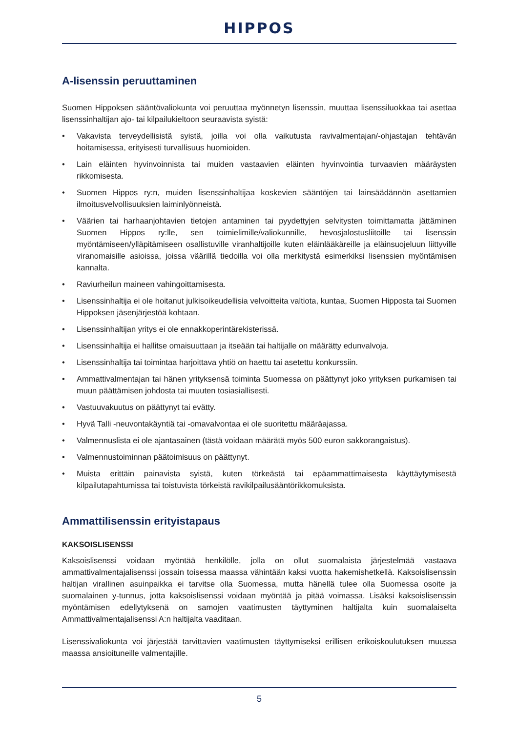HIPPOS
A-lisenssin peruuttaminen
Suomen Hippoksen sääntövaliokunta voi peruuttaa myönnetyn lisenssin, muuttaa lisenssiluokkaa tai asettaa lisenssinhaltijan ajo- tai kilpailukieltoon seuraavista syistä:
• Vakavista terveydellisistä syistä, joilla voi olla vaikutusta ravivalmentajan/-ohjastajan tehtävän hoitamisessa, erityisesti turvallisuus huomioiden.
• Lain eläinten hyvinvoinnista tai muiden vastaavien eläinten hyvinvointia turvaavien määräysten rikkomisesta.
• Suomen Hippos ry:n, muiden lisenssinhaltijaa koskevien sääntöjen tai lainsäädännön asettamien ilmoitusvelvollisuuksien laiminlyönneistä.
• Väärien tai harhaanjohtavien tietojen antaminen tai pyydettyjen selvitysten toimittamatta jättäminen Suomen Hippos ry:lle, sen toimielimille/valiokunnille, hevosjalostusliitoille tai lisenssin myöntämiseen/ylläpitämiseen osallistuville viranhaltijoille kuten eläinlääkäreille ja eläinsuojeluun liittyville viranomaisille asioissa, joissa väärillä tiedoilla voi olla merkitystä esimerkiksi lisenssien myöntämisen kannalta.
• Raviurheilun maineen vahingoittamisesta.
• Lisenssinhaltija ei ole hoitanut julkisoikeudellisia velvoitteita valtiota, kuntaa, Suomen Hipposta tai Suomen Hippoksen jäsenjärjestöä kohtaan.
• Lisenssinhaltijan yritys ei ole ennakkoperintärekisterissä.
• Lisenssinhaltija ei hallitse omaisuuttaan ja itseään tai haltijalle on määrätty edunvalvoja.
• Lisenssinhaltija tai toimintaa harjoittava yhtiö on haettu tai asetettu konkurssiin.
• Ammattivalmentajan tai hänen yrityksensä toiminta Suomessa on päättynyt joko yrityksen purkamisen tai muun päättämisen johdosta tai muuten tosiasiallisesti.
• Vastuuvakuutus on päättynyt tai evätty.
• Hyvä Talli -neuvontakäyntiä tai -omavalvontaa ei ole suoritettu määräajassa.
• Valmennuslista ei ole ajantasainen (tästä voidaan määrätä myös 500 euron sakkorangaistus).
• Valmennustoiminnan päätoimisuus on päättynyt.
• Muista erittäin painavista syistä, kuten törkeästä tai epäammattimaisesta käyttäytymisestä kilpailutapahtumissa tai toistuvista törkeistä ravikilpailusääntörikkomuksista.
Ammattilisenssin erityistapaus
KAKSOISLISENSSI
Kaksoislisenssi voidaan myöntää henkilölle, jolla on ollut suomalaista järjestelmää vastaava ammattivalmentajalisenssi jossain toisessa maassa vähintään kaksi vuotta hakemishetkellä. Kaksoislisenssin haltijan virallinen asuinpaikka ei tarvitse olla Suomessa, mutta hänellä tulee olla Suomessa osoite ja suomalainen y-tunnus, jotta kaksoislisenssi voidaan myöntää ja pitää voimassa. Lisäksi kaksoislisenssin myöntämisen edellytyksenä on samojen vaatimusten täyttyminen haltijalta kuin suomalaiselta Ammattivalmentajalisenssi A:n haltijalta vaaditaan.
Lisenssivaliokunta voi järjestää tarvittavien vaatimusten täyttymiseksi erillisen erikoiskoulutuksen muussa maassa ansioituneille valmentajille.
5